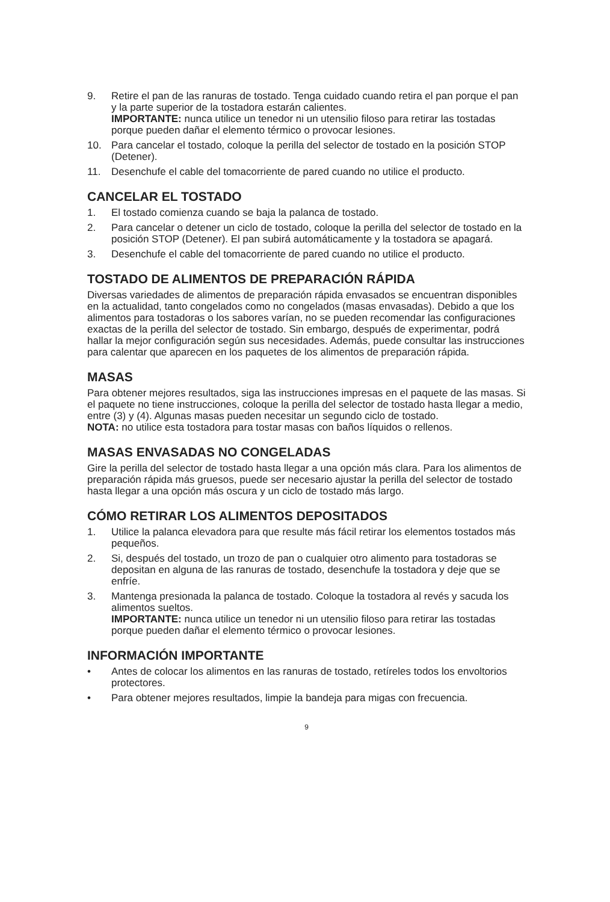9. Retire el pan de las ranuras de tostado. Tenga cuidado cuando retira el pan porque el pan y la parte superior de la tostadora estarán calientes.
IMPORTANTE: nunca utilice un tenedor ni un utensilio filoso para retirar las tostadas porque pueden dañar el elemento térmico o provocar lesiones.
10. Para cancelar el tostado, coloque la perilla del selector de tostado en la posición STOP (Detener).
11. Desenchufe el cable del tomacorriente de pared cuando no utilice el producto.
CANCELAR EL TOSTADO
1. El tostado comienza cuando se baja la palanca de tostado.
2. Para cancelar o detener un ciclo de tostado, coloque la perilla del selector de tostado en la posición STOP (Detener). El pan subirá automáticamente y la tostadora se apagará.
3. Desenchufe el cable del tomacorriente de pared cuando no utilice el producto.
TOSTADO DE ALIMENTOS DE PREPARACIÓN RÁPIDA
Diversas variedades de alimentos de preparación rápida envasados se encuentran disponibles en la actualidad, tanto congelados como no congelados (masas envasadas). Debido a que los alimentos para tostadoras o los sabores varían, no se pueden recomendar las configuraciones exactas de la perilla del selector de tostado. Sin embargo, después de experimentar, podrá hallar la mejor configuración según sus necesidades. Además, puede consultar las instrucciones para calentar que aparecen en los paquetes de los alimentos de preparación rápida.
MASAS
Para obtener mejores resultados, siga las instrucciones impresas en el paquete de las masas. Si el paquete no tiene instrucciones, coloque la perilla del selector de tostado hasta llegar a medio, entre (3) y (4). Algunas masas pueden necesitar un segundo ciclo de tostado.
NOTA: no utilice esta tostadora para tostar masas con baños líquidos o rellenos.
MASAS ENVASADAS NO CONGELADAS
Gire la perilla del selector de tostado hasta llegar a una opción más clara. Para los alimentos de preparación rápida más gruesos, puede ser necesario ajustar la perilla del selector de tostado hasta llegar a una opción más oscura y un ciclo de tostado más largo.
CÓMO RETIRAR LOS ALIMENTOS DEPOSITADOS
1. Utilice la palanca elevadora para que resulte más fácil retirar los elementos tostados más pequeños.
2. Si, después del tostado, un trozo de pan o cualquier otro alimento para tostadoras se depositan en alguna de las ranuras de tostado, desenchufe la tostadora y deje que se enfríe.
3. Mantenga presionada la palanca de tostado. Coloque la tostadora al revés y sacuda los alimentos sueltos.
IMPORTANTE: nunca utilice un tenedor ni un utensilio filoso para retirar las tostadas porque pueden dañar el elemento térmico o provocar lesiones.
INFORMACIÓN IMPORTANTE
• Antes de colocar los alimentos en las ranuras de tostado, retíreles todos los envoltorios protectores.
• Para obtener mejores resultados, limpie la bandeja para migas con frecuencia.
9